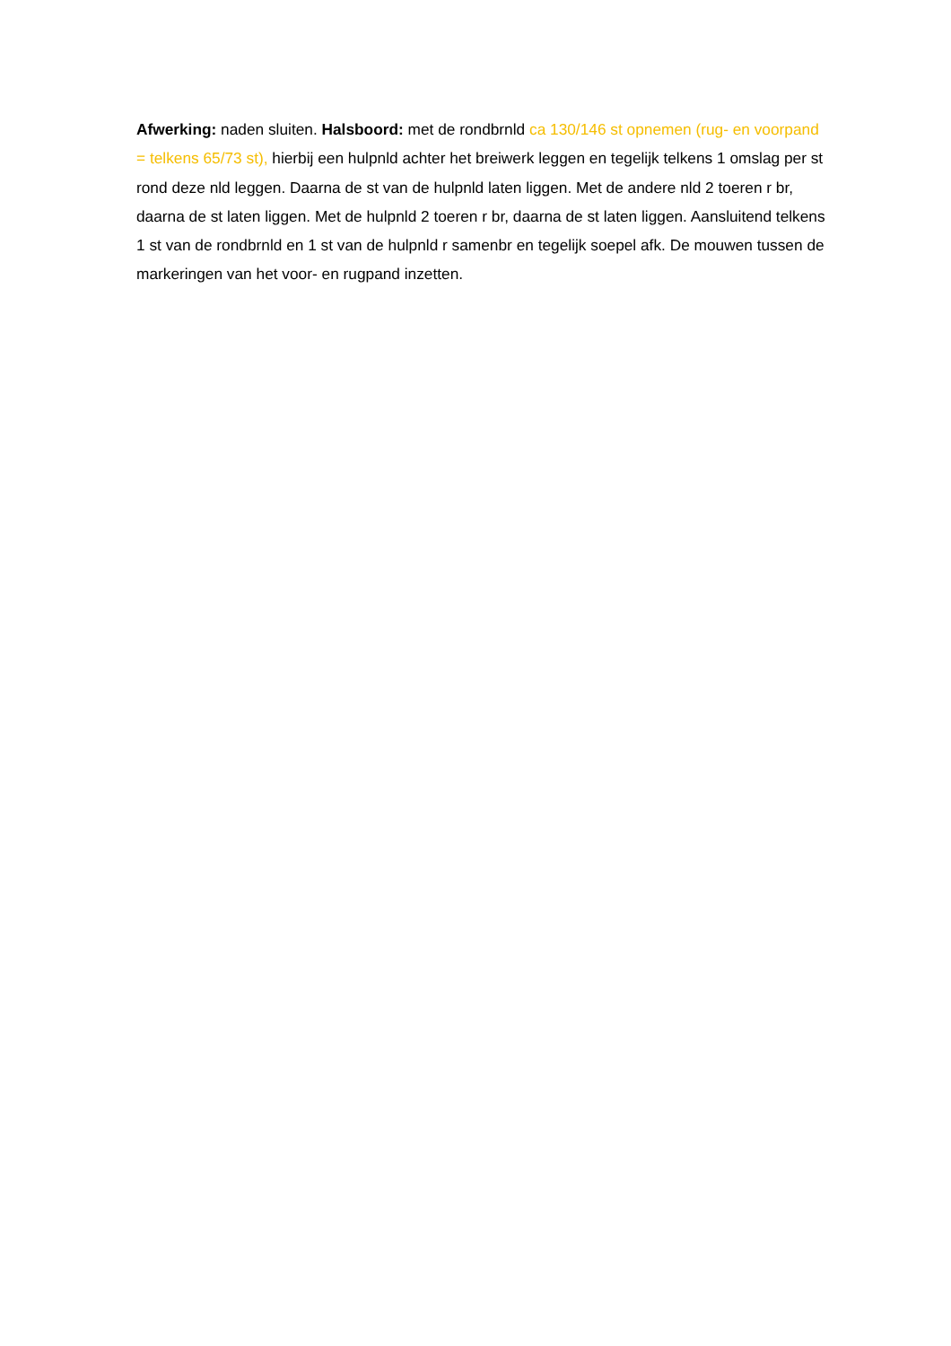Afwerking: naden sluiten. Halsboord: met de rondbrnld ca 130/146 st opnemen (rug- en voorpand = telkens 65/73 st), hierbij een hulpnld achter het breiwerk leggen en tegelijk telkens 1 omslag per st rond deze nld leggen. Daarna de st van de hulpnld laten liggen. Met de andere nld 2 toeren r br, daarna de st laten liggen. Met de hulpnld 2 toeren r br, daarna de st laten liggen. Aansluitend telkens 1 st van de rondbrnld en 1 st van de hulpnld r samenbr en tegelijk soepel afk. De mouwen tussen de markeringen van het voor- en rugpand inzetten.